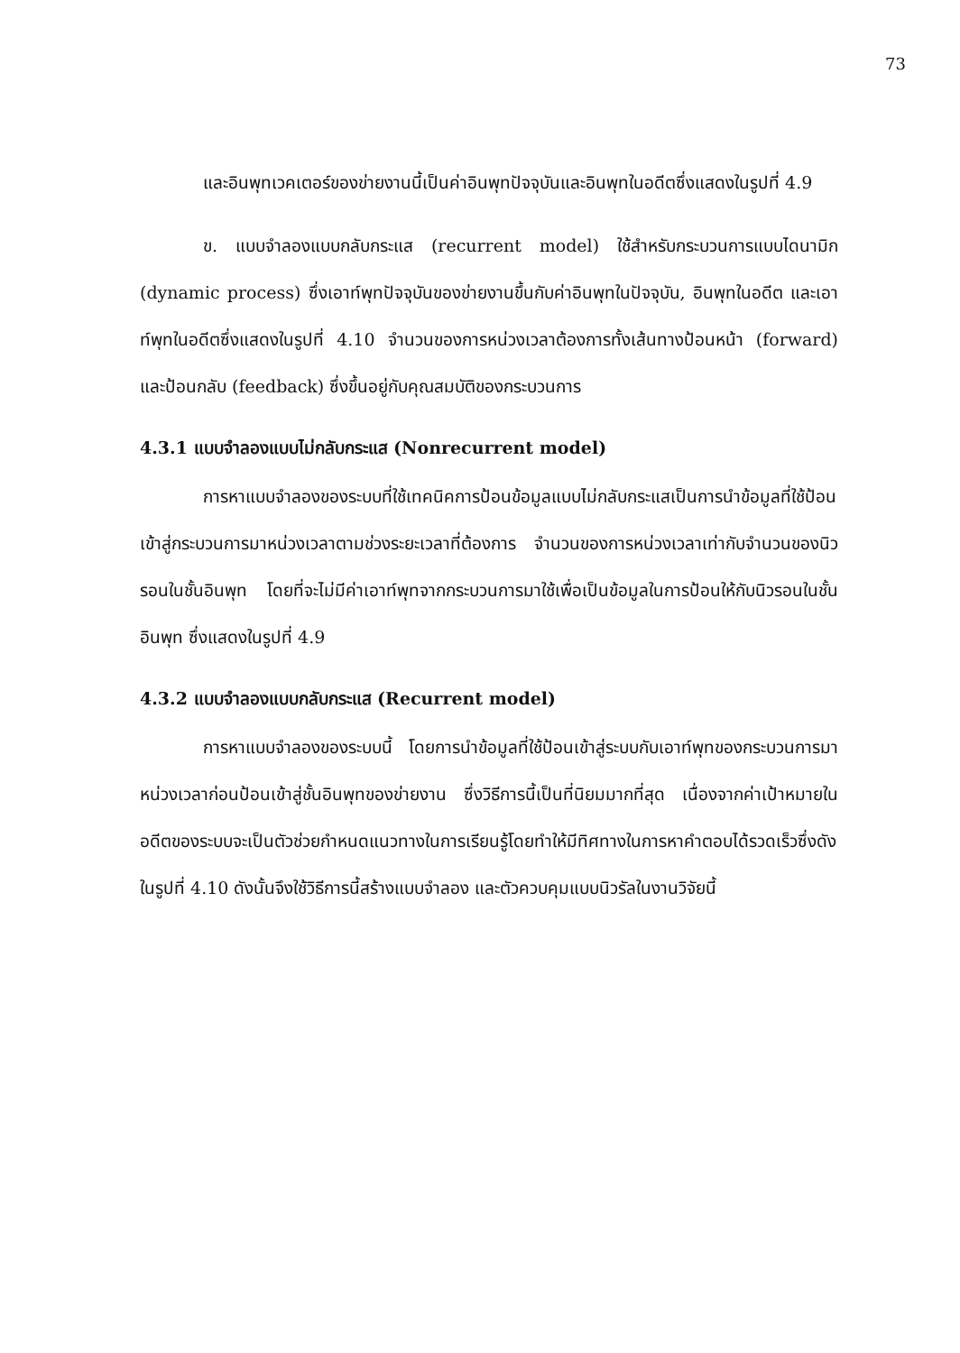73
และอินพุทเวคเตอร์ของข่ายงานนี้เป็นค่าอินพุทปัจจุบันและอินพุทในอดีตซึ่งแสดงในรูปที่ 4.9
ข. แบบจำลองแบบกลับกระแส (recurrent model) ใช้สำหรับกระบวนการแบบไดนามิก (dynamic process) ซึ่งเอาท์พุทปัจจุบันของข่ายงานขึ้นกับค่าอินพุทในปัจจุบัน, อินพุทในอดีต และเอาท์พุทในอดีตซึ่งแสดงในรูปที่ 4.10 จำนวนของการหน่วงเวลาต้องการทั้งเส้นทางป้อนหน้า (forward) และป้อนกลับ (feedback) ซึ่งขึ้นอยู่กับคุณสมบัติของกระบวนการ
4.3.1 แบบจำลองแบบไม่กลับกระแส (Nonrecurrent model)
การหาแบบจำลองของระบบที่ใช้เทคนิคการป้อนข้อมูลแบบไม่กลับกระแสเป็นการนำข้อมูลที่ใช้ป้อนเข้าสู่กระบวนการมาหน่วงเวลาตามช่วงระยะเวลาที่ต้องการ จำนวนของการหน่วงเวลาเท่ากับจำนวนของนิวรอนในชั้นอินพุท โดยที่จะไม่มีค่าเอาท์พุทจากกระบวนการมาใช้เพื่อเป็นข้อมูลในการป้อนให้กับนิวรอนในชั้นอินพุท ซึ่งแสดงในรูปที่ 4.9
4.3.2 แบบจำลองแบบกลับกระแส (Recurrent model)
การหาแบบจำลองของระบบนี้ โดยการนำข้อมูลที่ใช้ป้อนเข้าสู่ระบบกับเอาท์พุทของกระบวนการมาหน่วงเวลาก่อนป้อนเข้าสู่ชั้นอินพุทของข่ายงาน ซึ่งวิธีการนี้เป็นที่นิยมมากที่สุด เนื่องจากค่าเป้าหมายในอดีตของระบบจะเป็นตัวช่วยกำหนดแนวทางในการเรียนรู้โดยทำให้มีทิศทางในการหาคำตอบได้รวดเร็วซึ่งดังในรูปที่ 4.10 ดังนั้นจึงใช้วิธีการนี้สร้างแบบจำลอง และตัวควบคุมแบบนิวรัลในงานวิจัยนี้